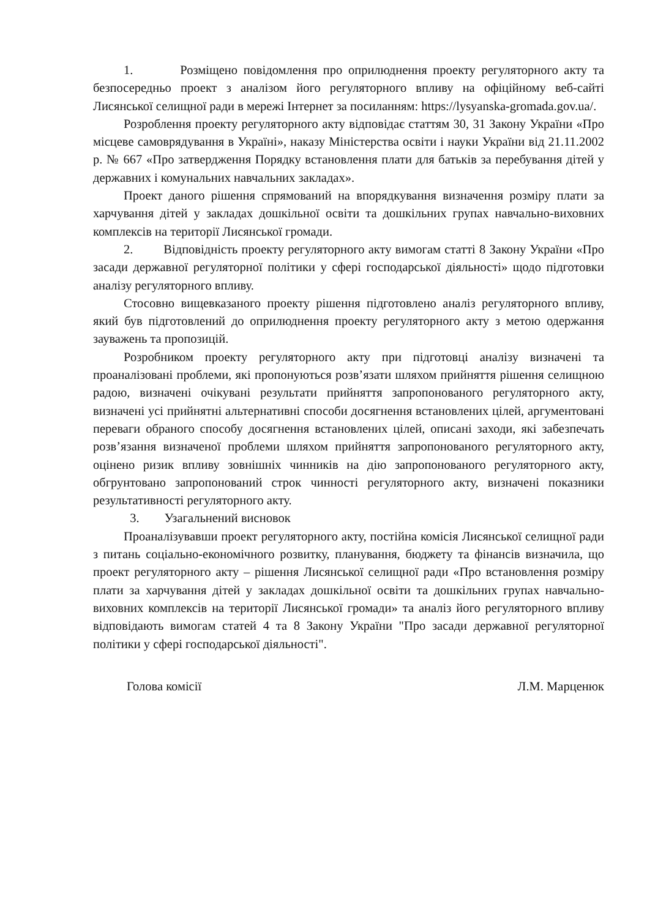1. Розміщено повідомлення про оприлюднення проекту регуляторного акту та безпосередньо проект з аналізом його регуляторного впливу на офіційному веб-сайті Лисянської селищної ради в мережі Інтернет за посиланням: https://lysyanska-gromada.gov.ua/.
Розроблення проекту регуляторного акту відповідає статтям 30, 31 Закону України «Про місцеве самоврядування в Україні», наказу Міністерства освіти і науки України від 21.11.2002 р. № 667 «Про затвердження Порядку встановлення плати для батьків за перебування дітей у державних і комунальних навчальних закладах».
Проект даного рішення спрямований на впорядкування визначення розміру плати за харчування дітей у закладах дошкільної освіти та дошкільних групах навчально-виховних комплексів на території Лисянської громади.
2. Відповідність проекту регуляторного акту вимогам статті 8 Закону України «Про засади державної регуляторної політики у сфері господарської діяльності» щодо підготовки аналізу регуляторного впливу.
Стосовно вищевказаного проекту рішення підготовлено аналіз регуляторного впливу, який був підготовлений до оприлюднення проекту регуляторного акту з метою одержання зауважень та пропозицій.
Розробником проекту регуляторного акту при підготовці аналізу визначені та проаналізовані проблеми, які пропонуються розв’язати шляхом прийняття рішення селищною радою, визначені очікувані результати прийняття запропонованого регуляторного акту, визначені усі прийнятні альтернативні способи досягнення встановлених цілей, аргументовані переваги обраного способу досягнення встановлених цілей, описані заходи, які забезпечать розв’язання визначеної проблеми шляхом прийняття запропонованого регуляторного акту, оцінено ризик впливу зовнішніх чинників на дію запропонованого регуляторного акту, обгрунтовано запропонований строк чинності регуляторного акту, визначені показники результативності регуляторного акту.
3. Узагальнений висновок
Проаналізувавши проект регуляторного акту, постійна комісія Лисянської селищної ради з питань соціально-економічного розвитку, планування, бюджету та фінансів визначила, що проект регуляторного акту – рішення Лисянської селищної ради «Про встановлення розміру плати за харчування дітей у закладах дошкільної освіти та дошкільних групах навчально-виховних комплексів на території Лисянської громади» та аналіз його регуляторного впливу відповідають вимогам статей 4 та 8 Закону України "Про засади державної регуляторної політики у сфері господарської діяльності".
Голова комісії Л.М. Марценюк